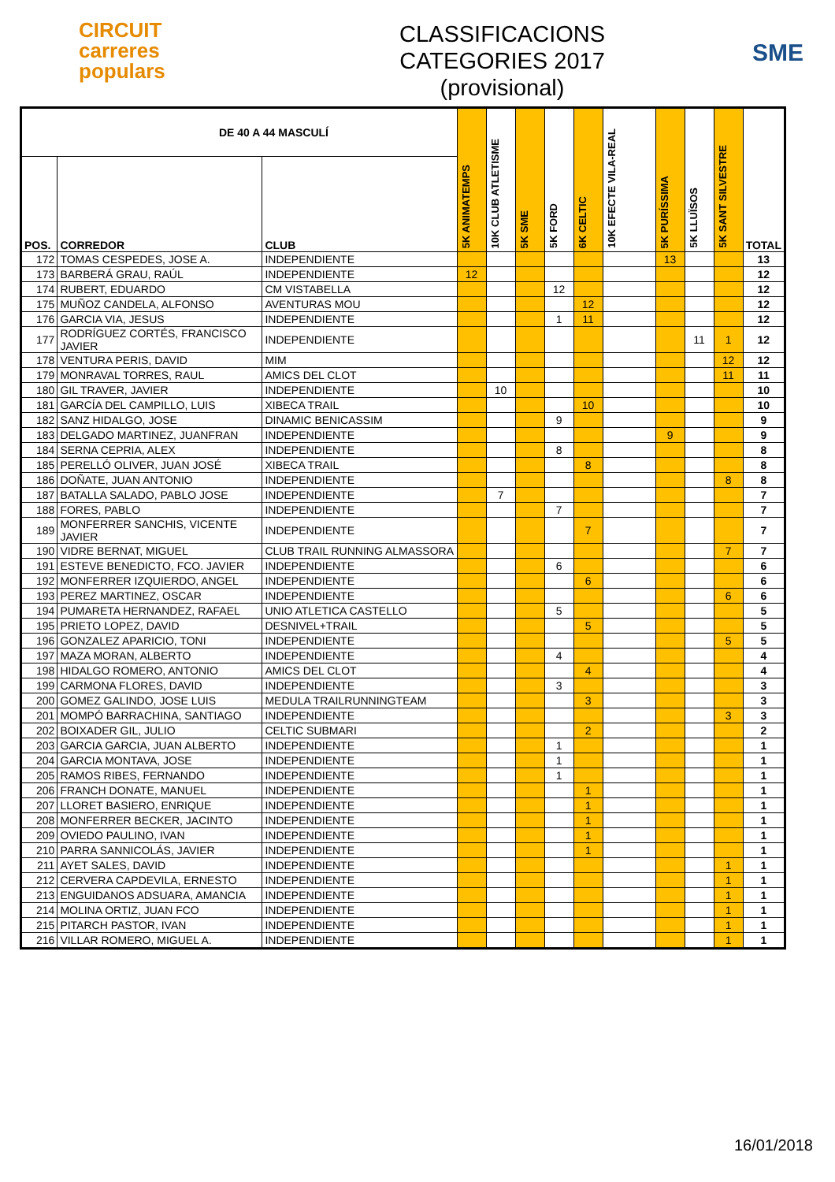CIRCUIT
carreres
populars
CLASSIFICACIONS
CATEGORIES 2017
(provisional)
SME
| DE 40 A 44 MASCULÍ | | | 5K ANIMATEMPS | 10K CLUB ATLETISME | 5K SME | 5K FORD | 6K CELTIC | 10K EFECTE VILA-REAL | 5K PURÍSSIMA | 5K LLUÏSOS | 5K SANT SILVESTRE | TOTAL |
| --- | --- | --- | --- | --- | --- | --- | --- | --- | --- | --- | --- | --- |
| POS. | CORREDOR | CLUB | | | | | | | | | | |
| 172 | TOMAS CESPEDES, JOSE A. | INDEPENDIENTE | | | | | | | 13 | | | 13 |
| 173 | BARBERÁ GRAU, RAÚL | INDEPENDIENTE | 12 | | | | | | | | | 12 |
| 174 | RUBERT, EDUARDO | CM VISTABELLA | | | | 12 | | | | | | 12 |
| 175 | MUÑOZ CANDELA, ALFONSO | AVENTURAS MOU | | | | | 12 | | | | | 12 |
| 176 | GARCIA VIA, JESUS | INDEPENDIENTE | | | | 1 | 11 | | | | | 12 |
| 177 | RODRÍGUEZ CORTÉS, FRANCISCO JAVIER | INDEPENDIENTE | | | | | | | | 11 | 1 | 12 |
| 178 | VENTURA PERIS, DAVID | MIM | | | | | | | | | 12 | 12 |
| 179 | MONRAVAL TORRES, RAUL | AMICS DEL CLOT | | | | | | | | | 11 | 11 |
| 180 | GIL TRAVER, JAVIER | INDEPENDIENTE | | 10 | | | | | | | | 10 |
| 181 | GARCÍA DEL CAMPILLO, LUIS | XIBECA TRAIL | | | | | 10 | | | | | 10 |
| 182 | SANZ HIDALGO, JOSE | DINAMIC BENICASSIM | | | | 9 | | | | | | 9 |
| 183 | DELGADO MARTINEZ, JUANFRAN | INDEPENDIENTE | | | | | | | 9 | | | 9 |
| 184 | SERNA CEPRIA, ALEX | INDEPENDIENTE | | | | 8 | | | | | | 8 |
| 185 | PERELLÓ OLIVER, JUAN JOSÉ | XIBECA TRAIL | | | | | 8 | | | | | 8 |
| 186 | DOÑATE, JUAN ANTONIO | INDEPENDIENTE | | | | | | | | | 8 | 8 |
| 187 | BATALLA SALADO, PABLO JOSE | INDEPENDIENTE | | 7 | | | | | | | | 7 |
| 188 | FORES, PABLO | INDEPENDIENTE | | | | 7 | | | | | | 7 |
| 189 | MONFERRER SANCHIS, VICENTE JAVIER | INDEPENDIENTE | | | | | 7 | | | | | 7 |
| 190 | VIDRE BERNAT, MIGUEL | CLUB TRAIL RUNNING ALMASSORA | | | | | | | | | 7 | 7 |
| 191 | ESTEVE BENEDICTO, FCO. JAVIER | INDEPENDIENTE | | | | 6 | | | | | | 6 |
| 192 | MONFERRER IZQUIERDO, ANGEL | INDEPENDIENTE | | | | | 6 | | | | | 6 |
| 193 | PEREZ MARTINEZ, OSCAR | INDEPENDIENTE | | | | | | | | | 6 | 6 |
| 194 | PUMARETA HERNANDEZ, RAFAEL | UNIO ATLETICA CASTELLO | | | | 5 | | | | | | 5 |
| 195 | PRIETO LOPEZ, DAVID | DESNIVEL+TRAIL | | | | | 5 | | | | | 5 |
| 196 | GONZALEZ APARICIO, TONI | INDEPENDIENTE | | | | | | | | | 5 | 5 |
| 197 | MAZA MORAN, ALBERTO | INDEPENDIENTE | | | | 4 | | | | | | 4 |
| 198 | HIDALGO ROMERO, ANTONIO | AMICS DEL CLOT | | | | | 4 | | | | | 4 |
| 199 | CARMONA FLORES, DAVID | INDEPENDIENTE | | | | 3 | | | | | | 3 |
| 200 | GOMEZ GALINDO, JOSE LUIS | MEDULA TRAILRUNNINGTEAM | | | | | 3 | | | | | 3 |
| 201 | MOMPÓ BARRACHINA, SANTIAGO | INDEPENDIENTE | | | | | | | | | 3 | 3 |
| 202 | BOIXADER GIL, JULIO | CELTIC SUBMARI | | | | | 2 | | | | | 2 |
| 203 | GARCIA GARCIA, JUAN ALBERTO | INDEPENDIENTE | | | | 1 | | | | | | 1 |
| 204 | GARCIA MONTAVA, JOSE | INDEPENDIENTE | | | | 1 | | | | | | 1 |
| 205 | RAMOS RIBES, FERNANDO | INDEPENDIENTE | | | | 1 | | | | | | 1 |
| 206 | FRANCH DONATE, MANUEL | INDEPENDIENTE | | | | | 1 | | | | | 1 |
| 207 | LLORET BASIERO, ENRIQUE | INDEPENDIENTE | | | | | 1 | | | | | 1 |
| 208 | MONFERRER BECKER, JACINTO | INDEPENDIENTE | | | | | 1 | | | | | 1 |
| 209 | OVIEDO PAULINO, IVAN | INDEPENDIENTE | | | | | 1 | | | | | 1 |
| 210 | PARRA SANNICOLÁS, JAVIER | INDEPENDIENTE | | | | | 1 | | | | | 1 |
| 211 | AYET SALES, DAVID | INDEPENDIENTE | | | | | | | | | 1 | 1 |
| 212 | CERVERA CAPDEVILA, ERNESTO | INDEPENDIENTE | | | | | | | | | 1 | 1 |
| 213 | ENGUIDANOS ADSUARA, AMANCIA | INDEPENDIENTE | | | | | | | | | 1 | 1 |
| 214 | MOLINA ORTIZ, JUAN FCO | INDEPENDIENTE | | | | | | | | | 1 | 1 |
| 215 | PITARCH PASTOR, IVAN | INDEPENDIENTE | | | | | | | | | 1 | 1 |
| 216 | VILLAR ROMERO, MIGUEL A. | INDEPENDIENTE | | | | | | | | | 1 | 1 |
16/01/2018